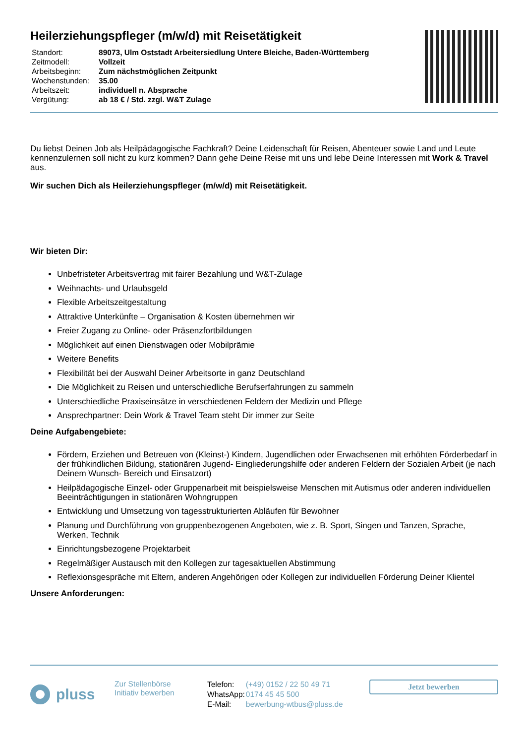Heilerziehungspfleger (m/w/d) mit Reisetätigkeit
| Standort: | 89073, Ulm Oststadt Arbeitersiedlung Untere Bleiche, Baden-Württemberg |
| Zeitmodell: | Vollzeit |
| Arbeitsbeginn: | Zum nächstmöglichen Zeitpunkt |
| Wochenstunden: | 35.00 |
| Arbeitszeit: | individuell n. Absprache |
| Vergütung: | ab 18 € / Std. zzgl. W&T Zulage |
Du liebst Deinen Job als Heilpädagogische Fachkraft? Deine Leidenschaft für Reisen, Abenteuer sowie Land und Leute kennenzulernen soll nicht zu kurz kommen? Dann gehe Deine Reise mit uns und lebe Deine Interessen mit Work & Travel aus.
Wir suchen Dich als Heilerziehungspfleger (m/w/d) mit Reisetätigkeit.
Wir bieten Dir:
Unbefristeter Arbeitsvertrag mit fairer Bezahlung und W&T-Zulage
Weihnachts- und Urlaubsgeld
Flexible Arbeitszeitgestaltung
Attraktive Unterkünfte – Organisation & Kosten übernehmen wir
Freier Zugang zu Online- oder Präsenzfortbildungen
Möglichkeit auf einen Dienstwagen oder Mobilprämie
Weitere Benefits
Flexibilität bei der Auswahl Deiner Arbeitsorte in ganz Deutschland
Die Möglichkeit zu Reisen und unterschiedliche Berufserfahrungen zu sammeln
Unterschiedliche Praxiseinsätze in verschiedenen Feldern der Medizin und Pflege
Ansprechpartner: Dein Work & Travel Team steht Dir immer zur Seite
Deine Aufgabengebiete:
Fördern, Erziehen und Betreuen von (Kleinst-) Kindern, Jugendlichen oder Erwachsenen mit erhöhten Förderbedarf in der frühkindlichen Bildung, stationären Jugend- Eingliederungshilfe oder anderen Feldern der Sozialen Arbeit (je nach Deinem Wunsch- Bereich und Einsatzort)
Heilpädagogische Einzel- oder Gruppenarbeit mit beispielsweise Menschen mit Autismus oder anderen individuellen Beeinträchtigungen in stationären Wohngruppen
Entwicklung und Umsetzung von tagesstrukturierten Abläufen für Bewohner
Planung und Durchführung von gruppenbezogenen Angeboten, wie z. B. Sport, Singen und Tanzen, Sprache, Werken, Technik
Einrichtungsbezogene Projektarbeit
Regelmäßiger Austausch mit den Kollegen zur tagesaktuellen Abstimmung
Reflexionsgespräche mit Eltern, anderen Angehörigen oder Kollegen zur individuellen Förderung Deiner Klientel
Unsere Anforderungen:
pluss
Zur Stellenbörse
Initiativ bewerben
| Telefon: | (+49) 0152 / 22 50 49 71 |
| WhatsApp: | 0174 45 45 500 |
| E-Mail: | bewerbung-wtbus@pluss.de |
Jetzt bewerben